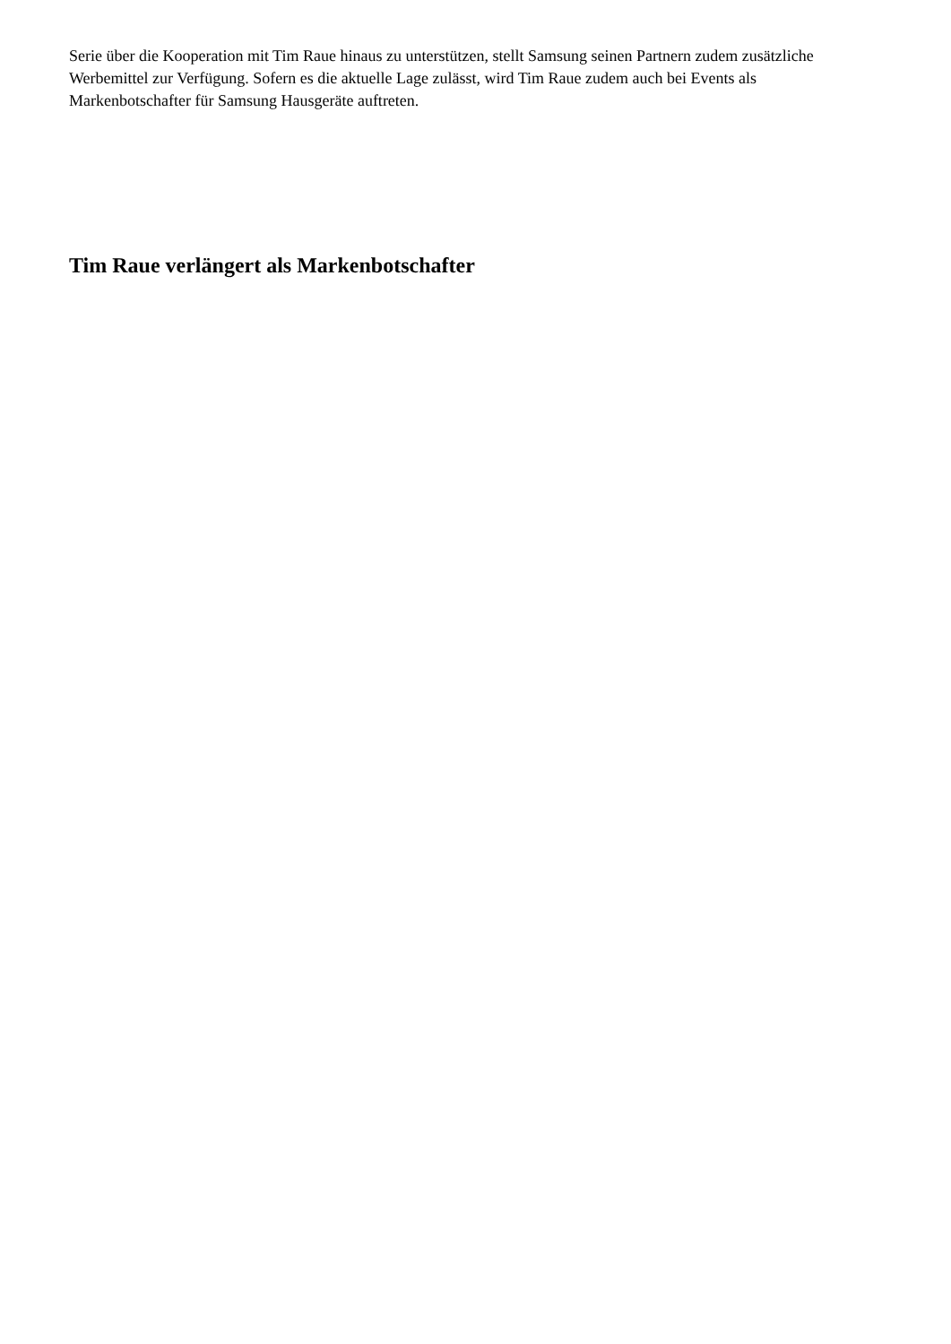Serie über die Kooperation mit Tim Raue hinaus zu unterstützen, stellt Samsung seinen Partnern zudem zusätzliche Werbemittel zur Verfügung. Sofern es die aktuelle Lage zulässt, wird Tim Raue zudem auch bei Events als Markenbotschafter für Samsung Hausgeräte auftreten.
Tim Raue verlängert als Markenbotschafter